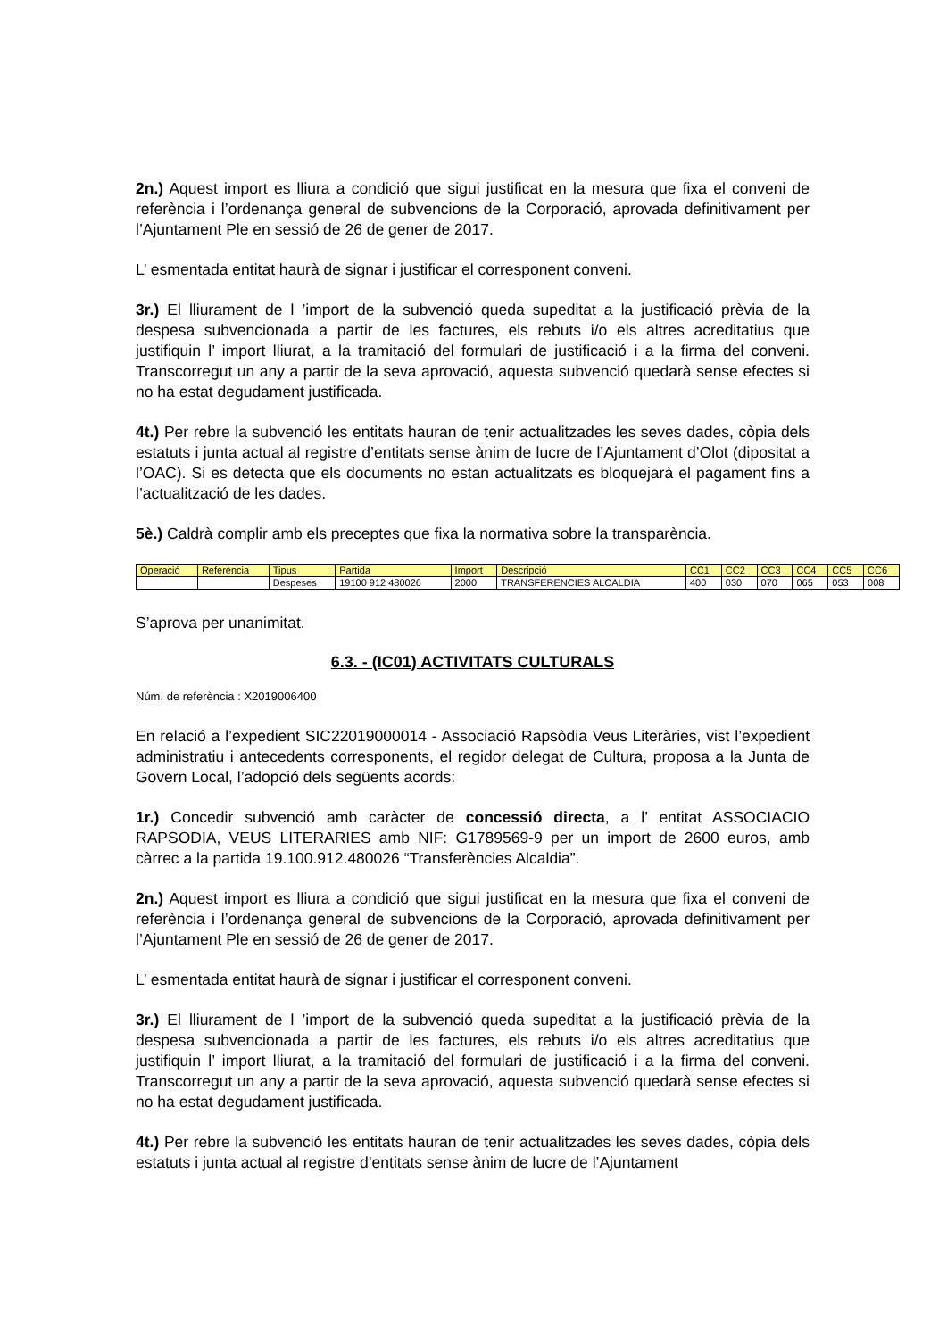2n.) Aquest import es lliura a condició que sigui justificat en la mesura que fixa el conveni de referència i l’ordenança general de subvencions de la Corporació, aprovada definitivament per l’Ajuntament Ple en sessió de 26 de gener de 2017.
L’ esmentada entitat haurà de signar i justificar el corresponent conveni.
3r.) El lliurament de l ’import de la subvenció queda supeditat a la justificació prèvia de la despesa subvencionada a partir de les factures, els rebuts i/o els altres acreditatius que justifiquin l’ import lliurat, a la tramitació del formulari de justificació i a la firma del conveni. Transcorregut un any a partir de la seva aprovació, aquesta subvenció quedarà sense efectes si no ha estat degudament justificada.
4t.) Per rebre la subvenció les entitats hauran de tenir actualitzades les seves dades, còpia dels estatuts i junta actual al registre d’entitats sense ànim de lucre de l’Ajuntament d’Olot (dipositat a l’OAC). Si es detecta que els documents no estan actualitzats es bloquejarà el pagament fins a l’actualització de les dades.
5è.) Caldrà complir amb els preceptes que fixa la normativa sobre la transparència.
| Operació | Referència | Tipus | Partida | Import | Descripció | CC1 | CC2 | CC3 | CC4 | CC5 | CC6 |
| --- | --- | --- | --- | --- | --- | --- | --- | --- | --- | --- | --- |
| | | Despeses | 19100 912 480026 | 2000 | TRANSFERENCIES ALCALDIA | 400 | 030 | 070 | 065 | 053 | 008 |
S’aprova per unanimitat.
6.3. - (IC01) ACTIVITATS CULTURALS
Núm. de referència : X2019006400
En relació a l’expedient SIC22019000014 - Associació Rapsòdia Veus Literàries, vist l’expedient administratiu i antecedents corresponents, el regidor delegat de Cultura, proposa a la Junta de Govern Local, l’adopció dels següents acords:
1r.) Concedir subvenció amb caràcter de concessió directa, a l’ entitat ASSOCIACIO RAPSODIA, VEUS LITERARIES amb NIF: G1789569-9 per un import de 2600 euros, amb càrrec a la partida 19.100.912.480026 “Transferències Alcaldia”.
2n.) Aquest import es lliura a condició que sigui justificat en la mesura que fixa el conveni de referència i l’ordenança general de subvencions de la Corporació, aprovada definitivament per l’Ajuntament Ple en sessió de 26 de gener de 2017.
L’ esmentada entitat haurà de signar i justificar el corresponent conveni.
3r.) El lliurament de l ’import de la subvenció queda supeditat a la justificació prèvia de la despesa subvencionada a partir de les factures, els rebuts i/o els altres acreditatius que justifiquin l’ import lliurat, a la tramitació del formulari de justificació i a la firma del conveni. Transcorregut un any a partir de la seva aprovació, aquesta subvenció quedarà sense efectes si no ha estat degudament justificada.
4t.) Per rebre la subvenció les entitats hauran de tenir actualitzades les seves dades, còpia dels estatuts i junta actual al registre d’entitats sense ànim de lucre de l’Ajuntament